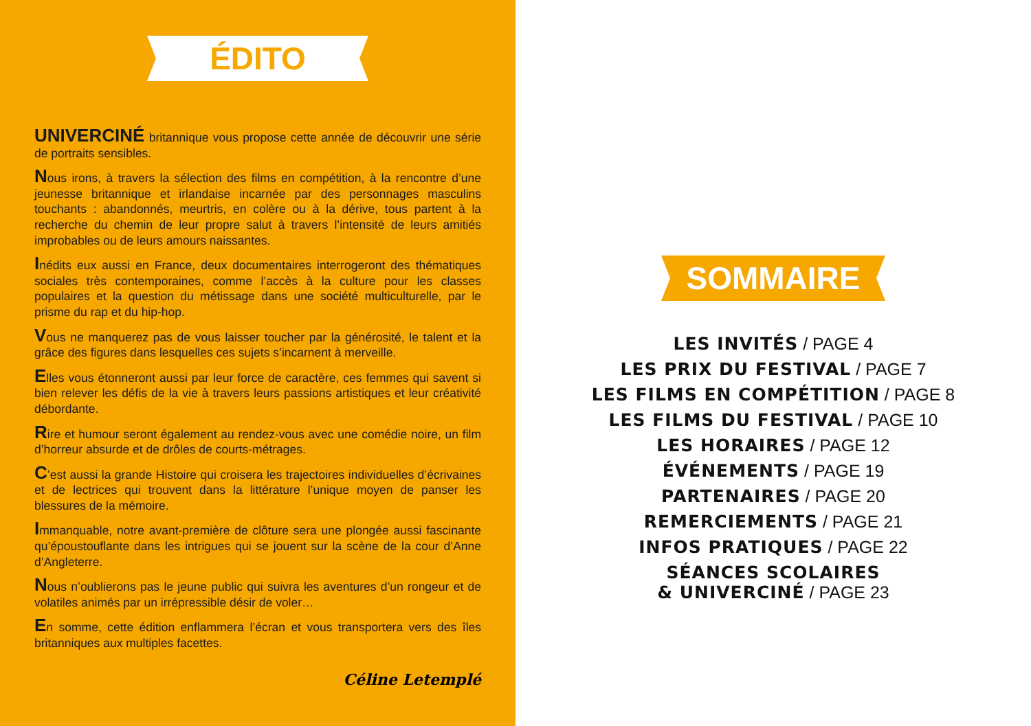ÉDITO
UNIVERCINÉ britannique vous propose cette année de découvrir une série de portraits sensibles.
Nous irons, à travers la sélection des films en compétition, à la rencontre d’une jeunesse britannique et irlandaise incarnée par des personnages masculins touchants : abandonnés, meurtris, en colère ou à la dérive, tous partent à la recherche du chemin de leur propre salut à travers l’intensité de leurs amitiés improbables ou de leurs amours naissantes.
Inédits eux aussi en France, deux documentaires interrogeront des thématiques sociales très contemporaines, comme l’accès à la culture pour les classes populaires et la question du métissage dans une société multiculturelle, par le prisme du rap et du hip-hop.
Vous ne manquerez pas de vous laisser toucher par la générosité, le talent et la grâce des figures dans lesquelles ces sujets s’incarnent à merveille.
Elles vous étonneront aussi par leur force de caractère, ces femmes qui savent si bien relever les défis de la vie à travers leurs passions artistiques et leur créativité débordante.
Rire et humour seront également au rendez-vous avec une comédie noire, un film d’horreur absurde et de drôles de courts-métrages.
C’est aussi la grande Histoire qui croisera les trajectoires individuelles d’écrivaines et de lectrices qui trouvent dans la littérature l’unique moyen de panser les blessures de la mémoire.
Immanquable, notre avant-première de clôture sera une plongée aussi fascinante qu’époustouflante dans les intrigues qui se jouent sur la scène de la cour d’Anne d’Angleterre.
Nous n’oublierons pas le jeune public qui suivra les aventures d’un rongeur et de volatiles animés par un irrépressible désir de voler…
En somme, cette édition enflammera l’écran et vous transportera vers des îles britanniques aux multiples facettes.
Céline Letemplé
SOMMAIRE
LES INVITÉS / PAGE 4
LES PRIX DU FESTIVAL / PAGE 7
LES FILMS EN COMPÉTITION / PAGE 8
LES FILMS DU FESTIVAL / PAGE 10
LES HORAIRES / PAGE 12
ÉVÉNEMENTS / PAGE 19
PARTENAIRES / PAGE 20
REMERCIEMENTS / PAGE 21
INFOS PRATIQUES / PAGE 22
SÉANCES SCOLAIRES
& UNIVERCINÉ / PAGE 23